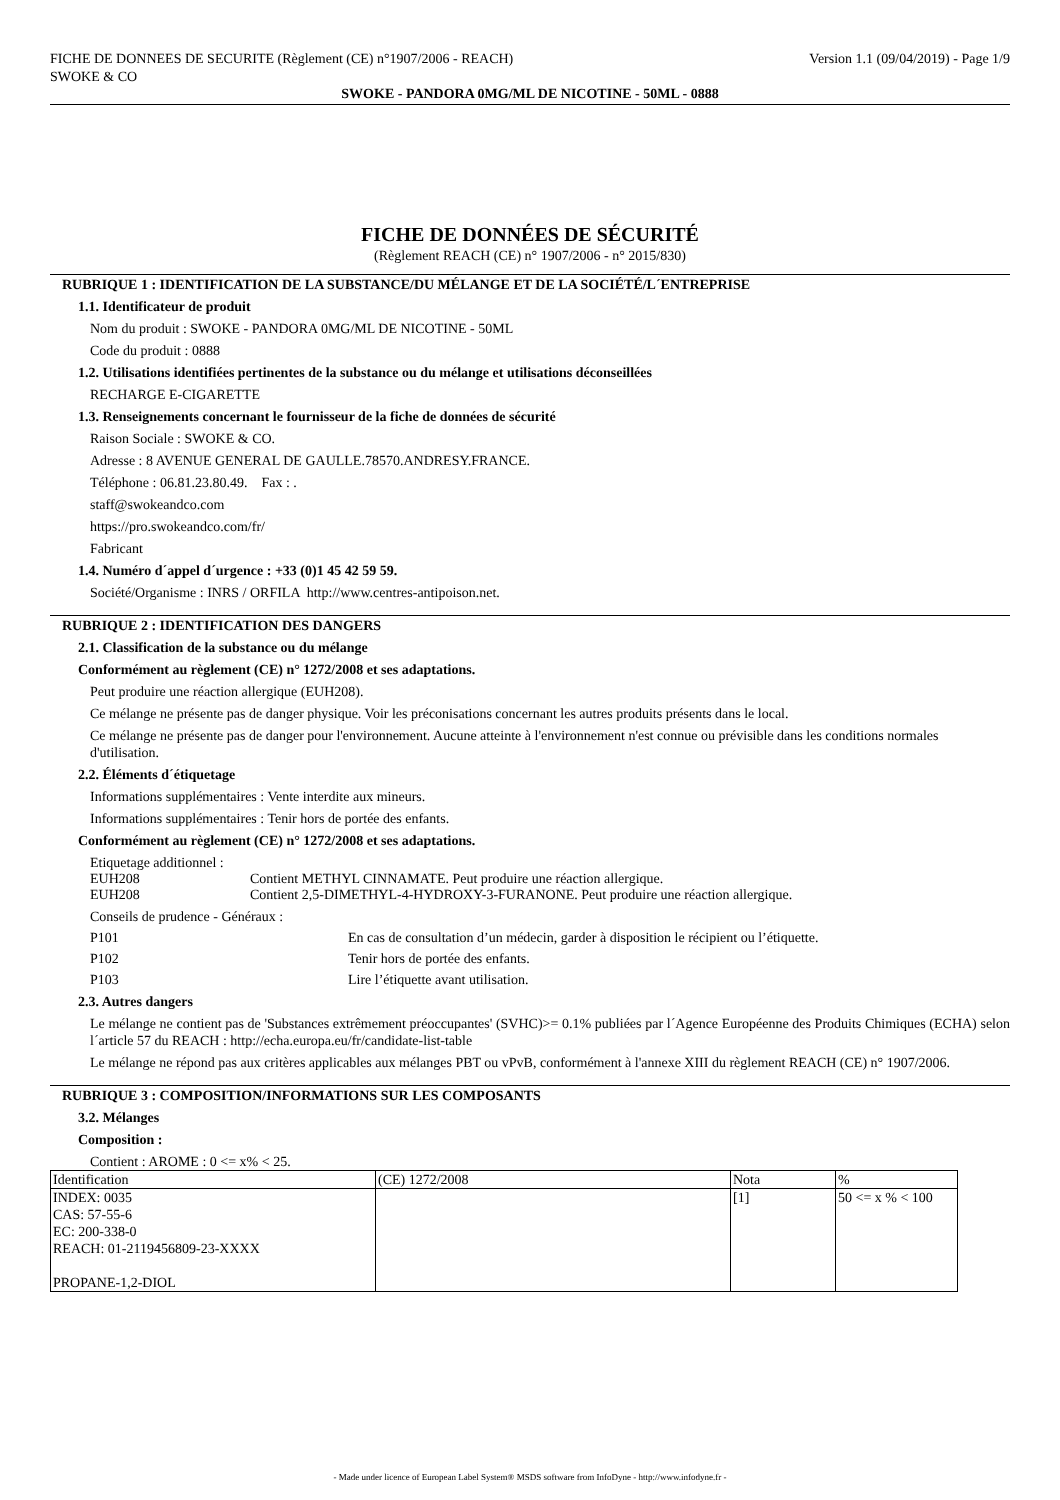FICHE DE DONNEES DE SECURITE (Règlement (CE) n°1907/2006 - REACH)
SWOKE & CO Version 1.1 (09/04/2019) - Page 1/9
SWOKE - PANDORA 0MG/ML DE NICOTINE - 50ML - 0888
FICHE DE DONNÉES DE SÉCURITÉ
(Règlement REACH (CE) n° 1907/2006 - n° 2015/830)
RUBRIQUE 1 : IDENTIFICATION DE LA SUBSTANCE/DU MÉLANGE ET DE LA SOCIÉTÉ/L´ENTREPRISE
1.1. Identificateur de produit
Nom du produit : SWOKE - PANDORA 0MG/ML DE NICOTINE - 50ML
Code du produit : 0888
1.2. Utilisations identifiées pertinentes de la substance ou du mélange et utilisations déconseillées
RECHARGE E-CIGARETTE
1.3. Renseignements concernant le fournisseur de la fiche de données de sécurité
Raison Sociale : SWOKE & CO.
Adresse : 8 AVENUE GENERAL DE GAULLE.78570.ANDRESY.FRANCE.
Téléphone : 06.81.23.80.49. Fax : .
staff@swokeandco.com
https://pro.swokeandco.com/fr/
Fabricant
1.4. Numéro d´appel d´urgence : +33 (0)1 45 42 59 59.
Société/Organisme : INRS / ORFILA http://www.centres-antipoison.net.
RUBRIQUE 2 : IDENTIFICATION DES DANGERS
2.1. Classification de la substance ou du mélange
Conformément au règlement (CE) n° 1272/2008 et ses adaptations.
Peut produire une réaction allergique (EUH208).
Ce mélange ne présente pas de danger physique. Voir les préconisations concernant les autres produits présents dans le local.
Ce mélange ne présente pas de danger pour l'environnement. Aucune atteinte à l'environnement n'est connue ou prévisible dans les conditions normales d'utilisation.
2.2. Éléments d´étiquetage
Informations supplémentaires : Vente interdite aux mineurs.
Informations supplémentaires : Tenir hors de portée des enfants.
Conformément au règlement (CE) n° 1272/2008 et ses adaptations.
Etiquetage additionnel :
EUH208 Contient METHYL CINNAMATE. Peut produire une réaction allergique.
EUH208 Contient 2,5-DIMETHYL-4-HYDROXY-3-FURANONE. Peut produire une réaction allergique.
Conseils de prudence - Généraux :
P101 En cas de consultation d’un médecin, garder à disposition le récipient ou l’étiquette.
P102 Tenir hors de portée des enfants.
P103 Lire l’étiquette avant utilisation.
2.3. Autres dangers
Le mélange ne contient pas de 'Substances extrêmement préoccupantes' (SVHC)>= 0.1% publiées par l´Agence Européenne des Produits Chimiques (ECHA) selon l´article 57 du REACH : http://echa.europa.eu/fr/candidate-list-table
Le mélange ne répond pas aux critères applicables aux mélanges PBT ou vPvB, conformément à l'annexe XIII du règlement REACH (CE) n° 1907/2006.
RUBRIQUE 3 : COMPOSITION/INFORMATIONS SUR LES COMPOSANTS
3.2. Mélanges
Composition :
Contient : AROME : 0 <= x% < 25.
| Identification | (CE) 1272/2008 | Nota | % |
| --- | --- | --- | --- |
| INDEX: 0035 CAS: 57-55-6 EC: 200-338-0 REACH: 01-2119456809-23-XXXX PROPANE-1,2-DIOL | | [1] | 50 <= x % < 100 |
- Made under licence of European Label System® MSDS software from InfoDyne - http://www.infodyne.fr -